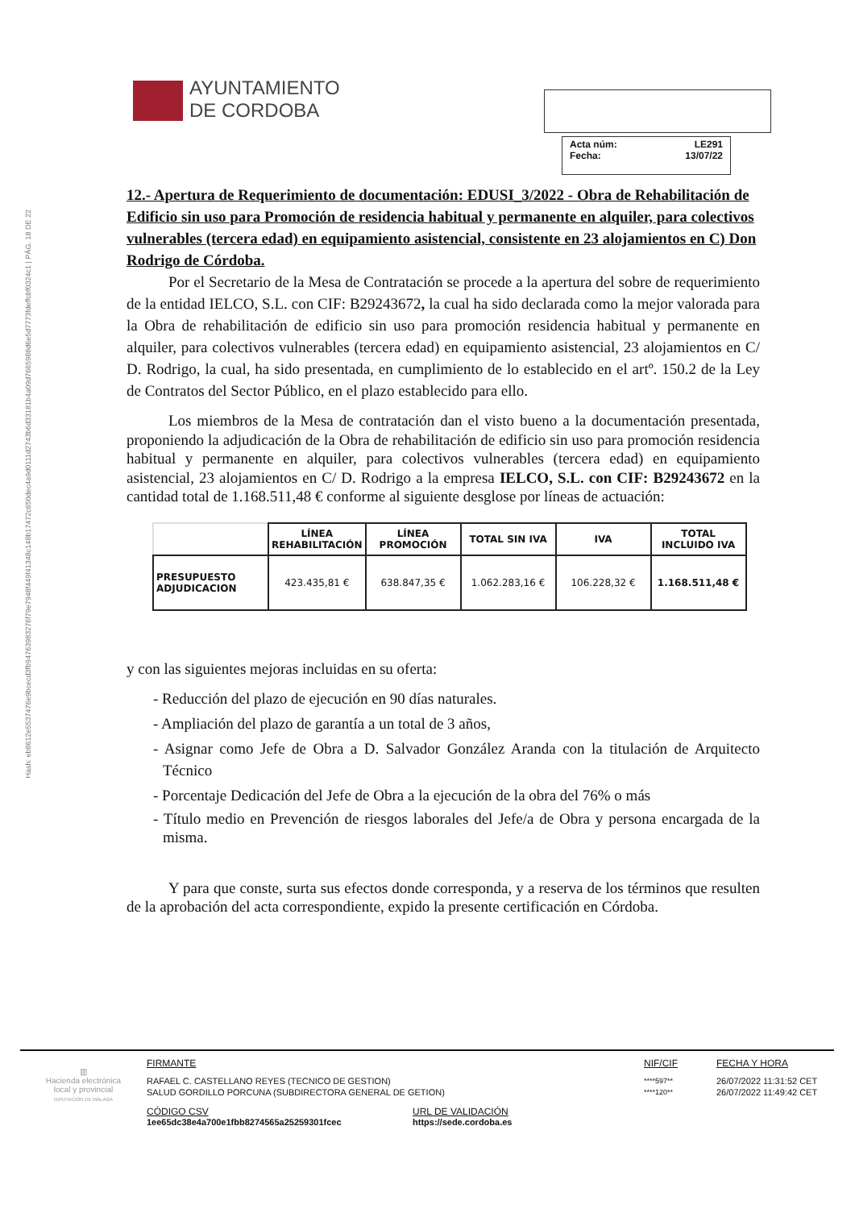Hash: eb8612e5537476e9bcecd3fb94763983276f79e7948f449f41348c148b17472c650dec4a9d0111d2743b6d33181b4a09d7665988d6e5d7773fdeffcbf0324c1 | PÁG. 18 DE 22
AYUNTAMIENTO
DE CORDOBA
Acta núm: LE291
Fecha: 13/07/22
12.- Apertura de Requerimiento de documentación: EDUSI_3/2022 - Obra de Rehabilitación de Edificio sin uso para Promoción de residencia habitual y permanente en alquiler, para colectivos vulnerables (tercera edad) en equipamiento asistencial, consistente en 23 alojamientos en C) Don Rodrigo de Córdoba.
Por el Secretario de la Mesa de Contratación se procede a la apertura del sobre de requerimiento de la entidad IELCO, S.L. con CIF: B29243672, la cual ha sido declarada como la mejor valorada para la Obra de rehabilitación de edificio sin uso para promoción residencia habitual y permanente en alquiler, para colectivos vulnerables (tercera edad) en equipamiento asistencial, 23 alojamientos en C/ D. Rodrigo, la cual, ha sido presentada, en cumplimiento de lo establecido en el artº. 150.2 de la Ley de Contratos del Sector Público, en el plazo establecido para ello.
Los miembros de la Mesa de contratación dan el visto bueno a la documentación presentada, proponiendo la adjudicación de la Obra de rehabilitación de edificio sin uso para promoción residencia habitual y permanente en alquiler, para colectivos vulnerables (tercera edad) en equipamiento asistencial, 23 alojamientos en C/ D. Rodrigo a la empresa IELCO, S.L. con CIF: B29243672 en la cantidad total de 1.168.511,48 € conforme al siguiente desglose por líneas de actuación:
| | LÍNEA REHABILITACIÓN | LÍNEA PROMOCIÓN | TOTAL SIN IVA | IVA | TOTAL INCLUIDO IVA |
| --- | --- | --- | --- | --- | --- |
| PRESUPUESTO ADJUDICACION | 423.435,81 € | 638.847,35 € | 1.062.283,16 € | 106.228,32 € | 1.168.511,48 € |
y con las siguientes mejoras incluidas en su oferta:
- Reducción del plazo de ejecución en 90 días naturales.
- Ampliación del plazo de garantía a un total de 3 años,
- Asignar como Jefe de Obra a D. Salvador González Aranda con la titulación de Arquitecto Técnico
- Porcentaje Dedicación del Jefe de Obra a la ejecución de la obra del 76% o más
- Título medio en Prevención de riesgos laborales del Jefe/a de Obra y persona encargada de la misma.
Y para que conste, surta sus efectos donde corresponda, y a reserva de los términos que resulten de la aprobación del acta correspondiente, expido la presente certificación en Córdoba.
▥
Hacienda electrónica
local y provincial
DIPUTACIÓN DE MÁLAGA
FIRMANTE
RAFAEL C. CASTELLANO REYES (TECNICO DE GESTION)
SALUD GORDILLO PORCUNA (SUBDIRECTORA GENERAL DE GETION)
CÓDIGO CSV
1ee65dc38e4a700e1fbb8274565a25259301fcec
URL DE VALIDACIÓN
https://sede.cordoba.es
NIF/CIF
****597**
****120**
FECHA Y HORA
26/07/2022 11:31:52 CET
26/07/2022 11:49:42 CET